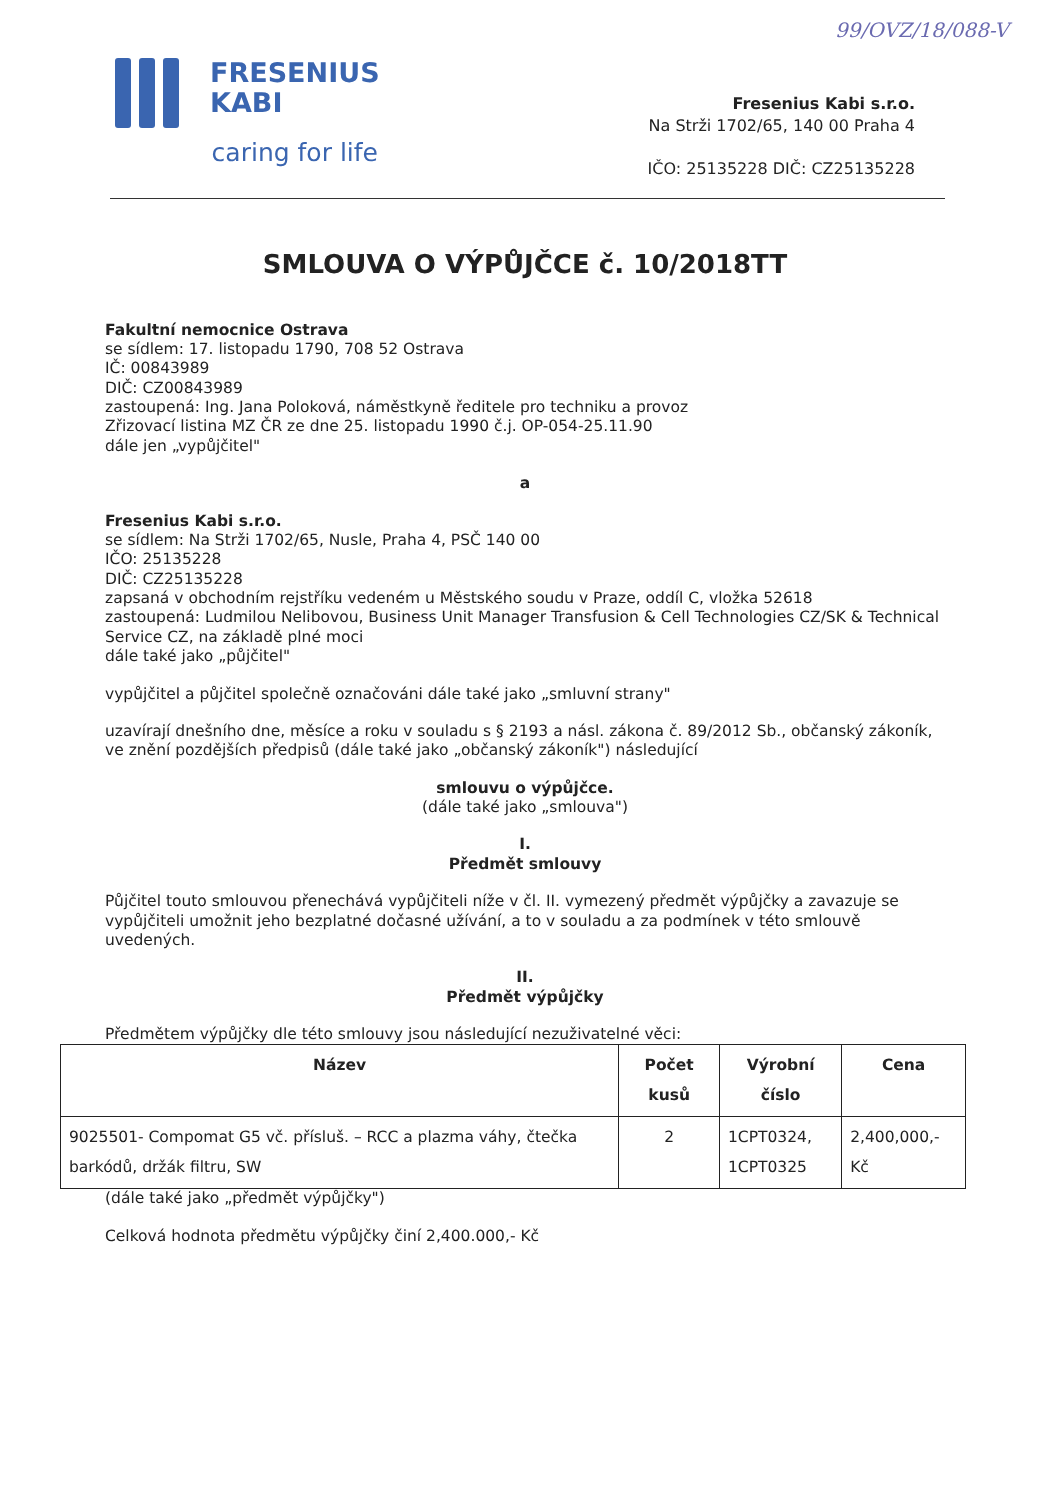99/OVZ/18/088-V
FRESENIUS
KABI
caring for life
Fresenius Kabi s.r.o.
Na Strži 1702/65, 140 00 Praha 4
IČO: 25135228 DIČ: CZ25135228
SMLOUVA O VÝPŮJČCE č. 10/2018TT
Fakultní nemocnice Ostrava
se sídlem: 17. listopadu 1790, 708 52 Ostrava
IČ: 00843989
DIČ: CZ00843989
zastoupená: Ing. Jana Poloková, náměstkyně ředitele pro techniku a provoz
Zřizovací listina MZ ČR ze dne 25. listopadu 1990 č.j. OP-054-25.11.90
dále jen „vypůjčitel"
a
Fresenius Kabi s.r.o.
se sídlem: Na Strži 1702/65, Nusle, Praha 4, PSČ 140 00
IČO: 25135228
DIČ: CZ25135228
zapsaná v obchodním rejstříku vedeném u Městského soudu v Praze, oddíl C, vložka 52618
zastoupená: Ludmilou Nelibovou, Business Unit Manager Transfusion & Cell Technologies CZ/SK & Technical Service CZ, na základě plné moci
dále také jako „půjčitel"
vypůjčitel a půjčitel společně označováni dále také jako „smluvní strany"
uzavírají dnešního dne, měsíce a roku v souladu s § 2193 a násl. zákona č. 89/2012 Sb., občanský zákoník, ve znění pozdějších předpisů (dále také jako „občanský zákoník") následující
smlouvu o výpůjčce.
(dále také jako „smlouva")
I.
Předmět smlouvy
Půjčitel touto smlouvou přenechává vypůjčiteli níže v čl. II. vymezený předmět výpůjčky a zavazuje se vypůjčiteli umožnit jeho bezplatné dočasné užívání, a to v souladu a za podmínek v této smlouvě uvedených.
II.
Předmět výpůjčky
Předmětem výpůjčky dle této smlouvy jsou následující nezuživatelné věci:
| Název | Počet kusů | Výrobní číslo | Cena |
| --- | --- | --- | --- |
| 9025501- Compomat G5 vč. přísluš. – RCC a plazma váhy, čtečka barkódů, držák filtru, SW | 2 | 1CPT0324, 1CPT0325 | 2,400,000,- Kč |
(dále také jako „předmět výpůjčky")
Celková hodnota předmětu výpůjčky činí 2,400.000,- Kč